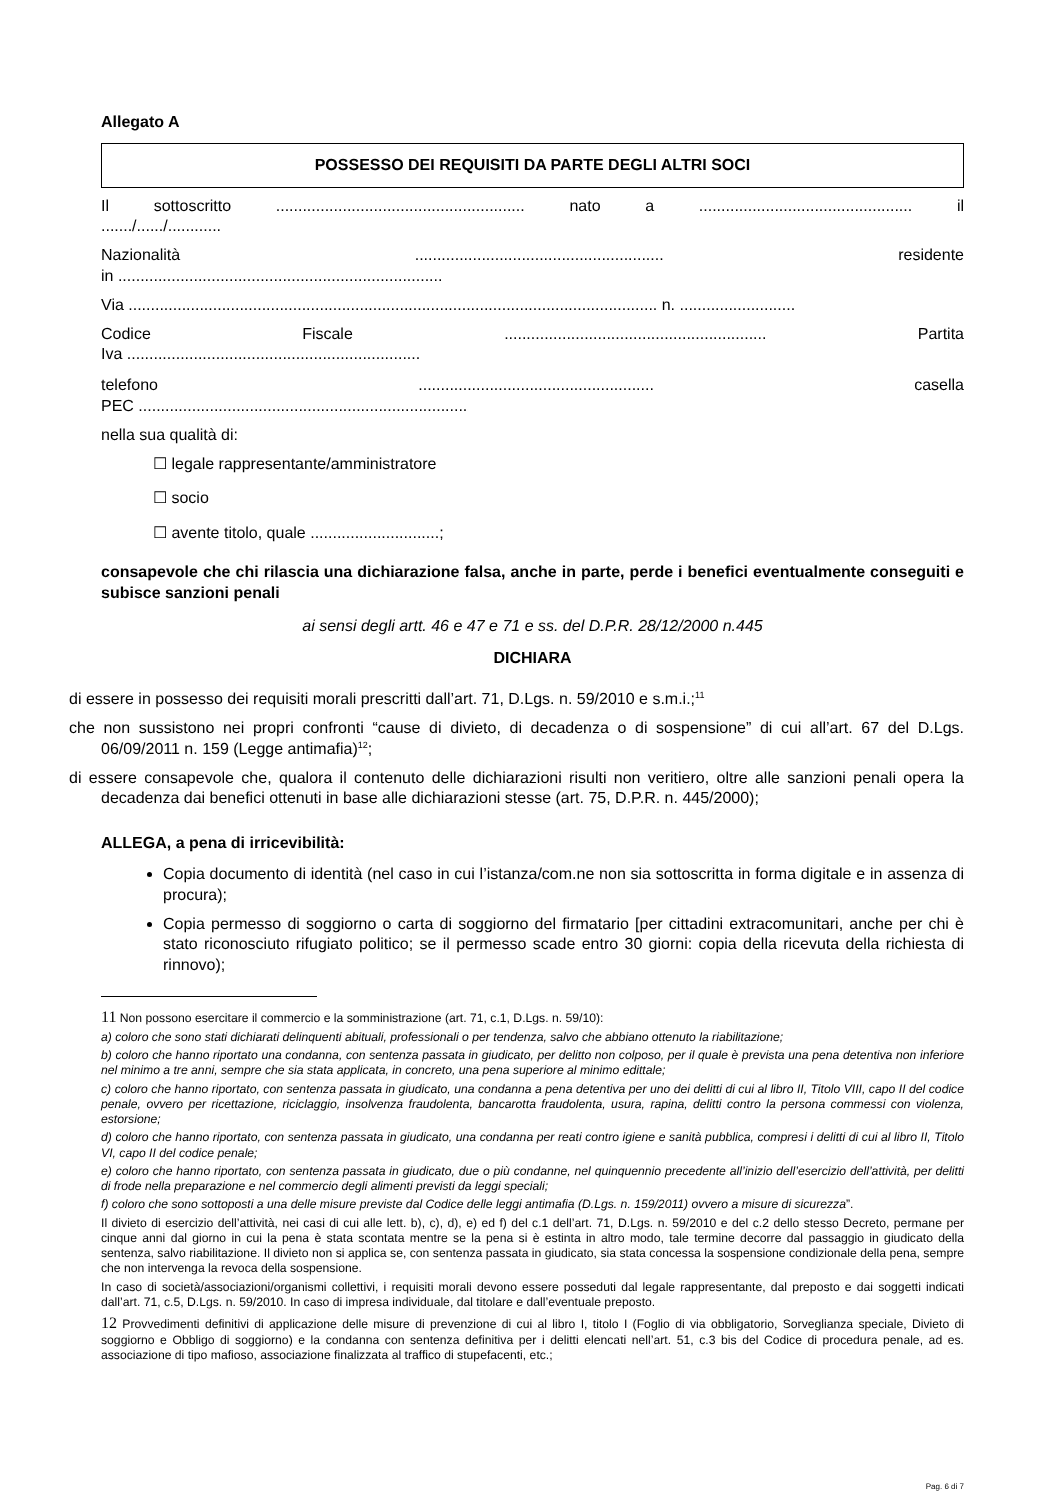Allegato A
POSSESSO DEI REQUISITI DA PARTE DEGLI ALTRI SOCI
Il sottoscritto ........................................................ nato a ................................................ il
......./....../............
Nazionalità ........................................................ residente
in .........................................................................
Via ....................................................................................................................... n. ..........................
Codice Fiscale ........................................................... Partita
Iva ..................................................................
telefono ..................................................... casella
PEC ..........................................................................
nella sua qualità di:
☐ legale rappresentante/amministratore
☐ socio
☐ avente titolo, quale .............................;
consapevole che chi rilascia una dichiarazione falsa, anche in parte, perde i benefici eventualmente conseguiti e subisce sanzioni penali
ai sensi degli artt. 46 e 47 e 71 e ss. del D.P.R. 28/12/2000 n.445
DICHIARA
di essere in possesso dei requisiti morali prescritti dall’art. 71, D.Lgs. n. 59/2010 e s.m.i.;<sup>11</sup>
che non sussistono nei propri confronti “cause di divieto, di decadenza o di sospensione” di cui all’art. 67 del D.Lgs. 06/09/2011 n. 159 (Legge antimafia)<sup>12</sup>;
di essere consapevole che, qualora il contenuto delle dichiarazioni risulti non veritiero, oltre alle sanzioni penali opera la decadenza dai benefici ottenuti in base alle dichiarazioni stesse (art. 75, D.P.R. n. 445/2000);
ALLEGA, a pena di irricevibilità:
Copia documento di identità (nel caso in cui l’istanza/com.ne non sia sottoscritta in forma digitale e in assenza di procura);
Copia permesso di soggiorno o carta di soggiorno del firmatario [per cittadini extracomunitari, anche per chi è stato riconosciuto rifugiato politico; se il permesso scade entro 30 giorni: copia della ricevuta della richiesta di rinnovo);
11 Non possono esercitare il commercio e la somministrazione (art. 71, c.1, D.Lgs. n. 59/10):
a) coloro che sono stati dichiarati delinquenti abituali, professionali o per tendenza, salvo che abbiano ottenuto la riabilitazione;
b) coloro che hanno riportato una condanna, con sentenza passata in giudicato, per delitto non colposo, per il quale è prevista una pena detentiva non inferiore nel minimo a tre anni, sempre che sia stata applicata, in concreto, una pena superiore al minimo edittale;
c) coloro che hanno riportato, con sentenza passata in giudicato, una condanna a pena detentiva per uno dei delitti di cui al libro II, Titolo VIII, capo II del codice penale, ovvero per ricettazione, riciclaggio, insolvenza fraudolenta, bancarotta fraudolenta, usura, rapina, delitti contro la persona commessi con violenza, estorsione;
d) coloro che hanno riportato, con sentenza passata in giudicato, una condanna per reati contro igiene e sanità pubblica, compresi i delitti di cui al libro II, Titolo VI, capo II del codice penale;
e) coloro che hanno riportato, con sentenza passata in giudicato, due o più condanne, nel quinquennio precedente all’inizio dell’esercizio dell’attività, per delitti di frode nella preparazione e nel commercio degli alimenti previsti da leggi speciali;
f) coloro che sono sottoposti a una delle misure previste dal Codice delle leggi antimafia (D.Lgs. n. 159/2011) ovvero a misure di sicurezza”.
Il divieto di esercizio dell’attività, nei casi di cui alle lett. b), c), d), e) ed f) del c.1 dell’art. 71, D.Lgs. n. 59/2010 e del c.2 dello stesso Decreto, permane per cinque anni dal giorno in cui la pena è stata scontata mentre se la pena si è estinta in altro modo, tale termine decorre dal passaggio in giudicato della sentenza, salvo riabilitazione. Il divieto non si applica se, con sentenza passata in giudicato, sia stata concessa la sospensione condizionale della pena, sempre che non intervenga la revoca della sospensione.
In caso di società/associazioni/organismi collettivi, i requisiti morali devono essere posseduti dal legale rappresentante, dal preposto e dai soggetti indicati dall’art. 71, c.5, D.Lgs. n. 59/2010. In caso di impresa individuale, dal titolare e dall’eventuale preposto.
12 Provvedimenti definitivi di applicazione delle misure di prevenzione di cui al libro I, titolo I (Foglio di via obbligatorio, Sorveglianza speciale, Divieto di soggiorno e Obbligo di soggiorno) e la condanna con sentenza definitiva per i delitti elencati nell’art. 51, c.3 bis del Codice di procedura penale, ad es. associazione di tipo mafioso, associazione finalizzata al traffico di stupefacenti, etc.;
Pag. 6 di 7